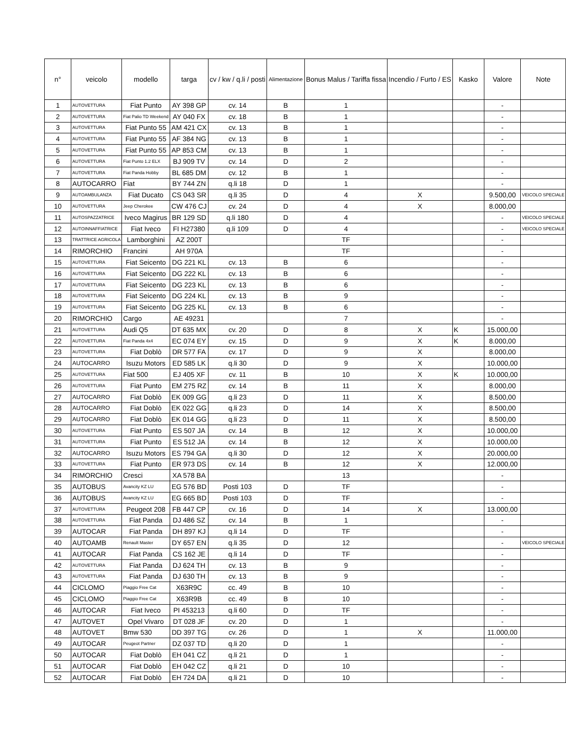| n° | veicolo | modello | targa | cv / kw / q.li / posti | Alimentazione | Bonus Malus / Tariffa fissa | Incendio / Furto / ES | Kasko | Valore | Note |
| --- | --- | --- | --- | --- | --- | --- | --- | --- | --- | --- |
| 1 | AUTOVETTURA | Fiat Punto | AY 398 GP | cv. 14 | B | 1 | | | - | |
| 2 | AUTOVETTURA | Fiat Palio TD Weekend | AY 040 FX | cv. 18 | B | 1 | | | - | |
| 3 | AUTOVETTURA | Fiat Punto 55 | AM 421 CX | cv. 13 | B | 1 | | | - | |
| 4 | AUTOVETTURA | Fiat Punto 55 | AF 384 NG | cv. 13 | B | 1 | | | - | |
| 5 | AUTOVETTURA | Fiat Punto 55 | AP 853 CM | cv. 13 | B | 1 | | | - | |
| 6 | AUTOVETTURA | Fiat Punto 1.2 ELX | BJ 909 TV | cv. 14 | D | 2 | | | - | |
| 7 | AUTOVETTURA | Fiat Panda Hobby | BL 685 DM | cv. 12 | B | 1 | | | - | |
| 8 | AUTOCARRO | Fiat | BY 744 ZN | q.li 18 | D | 1 | | | - | |
| 9 | AUTOAMBULANZA | Fiat Ducato | CS 043 SR | q.li 35 | D | 4 | X | | 9.500,00 | VEICOLO SPECIALE |
| 10 | AUTOVETTURA | Jeep Cherokee | CW 476 CJ | cv. 24 | D | 4 | X | | 8.000,00 | |
| 11 | AUTOSPAZZATRICE | Iveco Magirus | BR 129 SD | q.li 180 | D | 4 | | | - | VEICOLO SPECIALE |
| 12 | AUTOINNAFFIATRICE | Fiat Iveco | FI H27380 | q.li 109 | D | 4 | | | - | VEICOLO SPECIALE |
| 13 | TRATTRICE AGRICOLA | Lamborghini | AZ 200T | | | TF | | | - | |
| 14 | RIMORCHIO | Francini | AH 970A | | | TF | | | - | |
| 15 | AUTOVETTURA | Fiat Seicento | DG 221 KL | cv. 13 | B | 6 | | | - | |
| 16 | AUTOVETTURA | Fiat Seicento | DG 222 KL | cv. 13 | B | 6 | | | - | |
| 17 | AUTOVETTURA | Fiat Seicento | DG 223 KL | cv. 13 | B | 6 | | | - | |
| 18 | AUTOVETTURA | Fiat Seicento | DG 224 KL | cv. 13 | B | 9 | | | - | |
| 19 | AUTOVETTURA | Fiat Seicento | DG 225 KL | cv. 13 | B | 6 | | | - | |
| 20 | RIMORCHIO | Cargo | AE 49231 | | | 7 | | | - | |
| 21 | AUTOVETTURA | Audi Q5 | DT 635 MX | cv. 20 | D | 8 | X | K | 15.000,00 | |
| 22 | AUTOVETTURA | Fiat Panda 4x4 | EC 074 EY | cv. 15 | D | 9 | X | K | 8.000,00 | |
| 23 | AUTOVETTURA | Fiat Doblò | DR 577 FA | cv. 17 | D | 9 | X | | 8.000,00 | |
| 24 | AUTOCARRO | Isuzu Motors | ED 585 LK | q.li 30 | D | 9 | X | | 10.000,00 | |
| 25 | AUTOVETTURA | Fiat 500 | EJ 405 XF | cv. 11 | B | 10 | X | K | 10.000,00 | |
| 26 | AUTOVETTURA | Fiat Punto | EM 275 RZ | cv. 14 | B | 11 | X | | 8.000,00 | |
| 27 | AUTOCARRO | Fiat Doblò | EK 009 GG | q.li 23 | D | 11 | X | | 8.500,00 | |
| 28 | AUTOCARRO | Fiat Doblò | EK 022 GG | q.li 23 | D | 14 | X | | 8.500,00 | |
| 29 | AUTOCARRO | Fiat Doblò | EK 014 GG | q.li 23 | D | 11 | X | | 8.500,00 | |
| 30 | AUTOVETTURA | Fiat Punto | ES 507 JA | cv. 14 | B | 12 | X | | 10.000,00 | |
| 31 | AUTOVETTURA | Fiat Punto | ES 512 JA | cv. 14 | B | 12 | X | | 10.000,00 | |
| 32 | AUTOCARRO | Isuzu Motors | ES 794 GA | q.li 30 | D | 12 | X | | 20.000,00 | |
| 33 | AUTOVETTURA | Fiat Punto | ER 973 DS | cv. 14 | B | 12 | X | | 12.000,00 | |
| 34 | RIMORCHIO | Cresci | XA 578 BA | | | 13 | | | - | |
| 35 | AUTOBUS | Avancity KZ LU | EG 576 BD | Posti 103 | D | TF | | | - | |
| 36 | AUTOBUS | Avancity KZ LU | EG 665 BD | Posti 103 | D | TF | | | - | |
| 37 | AUTOVETTURA | Peugeot 208 | FB 447 CP | cv. 16 | D | 14 | X | | 13.000,00 | |
| 38 | AUTOVETTURA | Fiat Panda | DJ 486 SZ | cv. 14 | B | 1 | | | - | |
| 39 | AUTOCAR | Fiat Panda | DH 897 KJ | q.li 14 | D | TF | | | - | |
| 40 | AUTOAMB | Renault Master | DY 657 EN | q.li 35 | D | 12 | | | - | VEICOLO SPECIALE |
| 41 | AUTOCAR | Fiat Panda | CS 162 JE | q.li 14 | D | TF | | | - | |
| 42 | AUTOVETTURA | Fiat Panda | DJ 624 TH | cv. 13 | B | 9 | | | - | |
| 43 | AUTOVETTURA | Fiat Panda | DJ 630 TH | cv. 13 | B | 9 | | | - | |
| 44 | CICLOMO | Piaggio Free Cat | X63R9C | cc. 49 | B | 10 | | | - | |
| 45 | CICLOMO | Piaggio Free Cat | X63R9B | cc. 49 | B | 10 | | | - | |
| 46 | AUTOCAR | Fiat Iveco | PI 453213 | q.li 60 | D | TF | | | - | |
| 47 | AUTOVET | Opel Vivaro | DT 028 JF | cv. 20 | D | 1 | | | - | |
| 48 | AUTOVET | Bmw 530 | DD 397 TG | cv. 26 | D | 1 | X | | 11.000,00 | |
| 49 | AUTOCAR | Peugeot Partner | DZ 037 TD | q.li 20 | D | 1 | | | - | |
| 50 | AUTOCAR | Fiat Doblò | EH 041 CZ | q.li 21 | D | 1 | | | - | |
| 51 | AUTOCAR | Fiat Doblò | EH 042 CZ | q.li 21 | D | 10 | | | - | |
| 52 | AUTOCAR | Fiat Doblò | EH 724 DA | q.li 21 | D | 10 | | | - | |